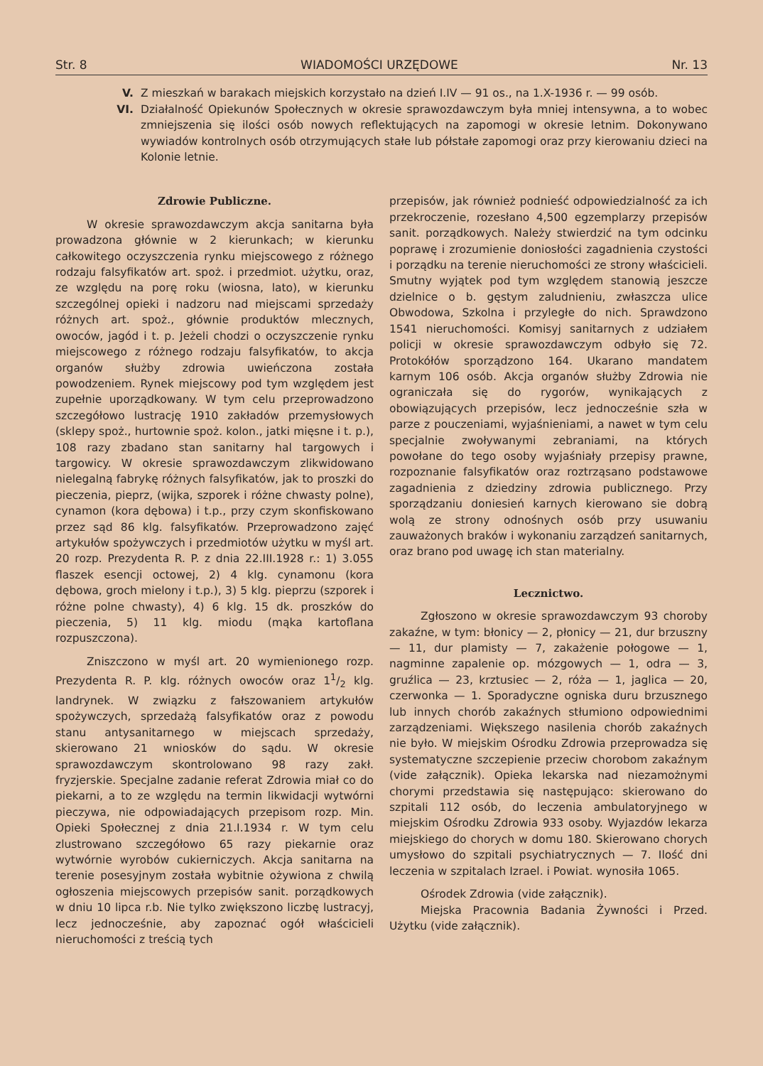Str. 8 WIADOMOŚCI URZĘDOWE Nr. 13
V. Z mieszkań w barakach miejskich korzystało na dzień I.IV — 91 os., na 1.X-1936 r. — 99 osób.
VI. Działalność Opiekunów Społecznych w okresie sprawozdawczym była mniej intensywna, a to wobec zmniejszenia się ilości osób nowych reflektujących na zapomogi w okresie letnim. Dokonywano wywiadów kontrolnych osób otrzymujących stałe lub półstałe zapomogi oraz przy kierowaniu dzieci na Kolonie letnie.
Zdrowie Publiczne.
W okresie sprawozdawczym akcja sanitarna była prowadzona głównie w 2 kierunkach; w kierunku całkowitego oczyszczenia rynku miejscowego z różnego rodzaju falsyfikatów art. spoż. i przedmiot. użytku, oraz, ze względu na porę roku (wiosna, lato), w kierunku szczególnej opieki i nadzoru nad miejscami sprzedaży różnych art. spoż., głównie produktów mlecznych, owoców, jagód i t. p. Jeżeli chodzi o oczyszczenie rynku miejscowego z różnego rodzaju falsyfikatów, to akcja organów służby zdrowia uwieńczona została powodzeniem. Rynek miejscowy pod tym względem jest zupełnie uporządkowany. W tym celu przeprowadzono szczegółowo lustrację 1910 zakładów przemysłowych (sklepy spoż., hurtownie spoż. kolon., jatki mięsne i t. p.), 108 razy zbadano stan sanitarny hal targowych i targowicy. W okresie sprawozdawczym zlikwidowano nielegalną fabrykę różnych falsyfikatów, jak to proszki do pieczenia, pieprz, (wijka, szporek i różne chwasty polne), cynamon (kora dębowa) i t.p., przy czym skonfiskowano przez sąd 86 klg. falsyfikatów. Przeprowadzono zajęć artykułów spożywczych i przedmiotów użytku w myśl art. 20 rozp. Prezydenta R. P. z dnia 22.III.1928 r.: 1) 3.055 flaszek esencji octowej, 2) 4 klg. cynamonu (kora dębowa, groch mielony i t.p.), 3) 5 klg. pieprzu (szporek i różne polne chwasty), 4) 6 klg. 15 dk. proszków do pieczenia, 5) 11 klg. miodu (mąka kartoflana rozpuszczona).
Zniszczono w myśl art. 20 wymienionego rozp. Prezydenta R. P. klg. różnych owoców oraz 11/2 klg. landrynek. W związku z fałszowaniem artykułów spożywczych, sprzedażą falsyfikatów oraz z powodu stanu antysanitarnego w miejscach sprzedaży, skierowano 21 wniosków do sądu. W okresie sprawozdawczym skontrolowano 98 razy zakł. fryzjerskie. Specjalne zadanie referat Zdrowia miał co do piekarni, a to ze względu na termin likwidacji wytwórni pieczywa, nie odpowiadających przepisom rozp. Min. Opieki Społecznej z dnia 21.I.1934 r. W tym celu zlustrowano szczegółowo 65 razy piekarnie oraz wytwórnie wyrobów cukierniczych. Akcja sanitarna na terenie posesyjnym została wybitnie ożywiona z chwilą ogłoszenia miejscowych przepisów sanit. porządkowych w dniu 10 lipca r.b. Nie tylko zwiększono liczbę lustracyj, lecz jednocześnie, aby zapoznać ogół właścicieli nieruchomości z treścią tych
przepisów, jak również podnieść odpowiedzialność za ich przekroczenie, rozesłano 4,500 egzemplarzy przepisów sanit. porządkowych. Należy stwierdzić na tym odcinku poprawę i zrozumienie doniosłości zagadnienia czystości i porządku na terenie nieruchomości ze strony właścicieli. Smutny wyjątek pod tym względem stanowią jeszcze dzielnice o b. gęstym zaludnieniu, zwłaszcza ulice Obwodowa, Szkolna i przyległe do nich. Sprawdzono 1541 nieruchomości. Komisyj sanitarnych z udziałem policji w okresie sprawozdawczym odbyło się 72. Protokółów sporządzono 164. Ukarano mandatem karnym 106 osób. Akcja organów służby Zdrowia nie ograniczała się do rygorów, wynikających z obowiązujących przepisów, lecz jednocześnie szła w parze z pouczeniami, wyjaśnieniami, a nawet w tym celu specjalnie zwoływanymi zebraniami, na których powołane do tego osoby wyjaśniały przepisy prawne, rozpoznanie falsyfikatów oraz roztrząsano podstawowe zagadnienia z dziedziny zdrowia publicznego. Przy sporządzaniu doniesień karnych kierowano sie dobrą wolą ze strony odnośnych osób przy usuwaniu zauważonych braków i wykonaniu zarządzeń sanitarnych, oraz brano pod uwagę ich stan materialny.
Lecznictwo.
Zgłoszono w okresie sprawozdawczym 93 choroby zakaźne, w tym: błonicy — 2, płonicy — 21, dur brzuszny — 11, dur plamisty — 7, zakażenie połogowe — 1, nagminne zapalenie op. mózgowych — 1, odra — 3, gruźlica — 23, krztusiec — 2, róża — 1, jaglica — 20, czerwonka — 1. Sporadyczne ogniska duru brzusznego lub innych chorób zakaźnych stłumiono odpowiednimi zarządzeniami. Większego nasilenia chorób zakaźnych nie było. W miejskim Ośrodku Zdrowia przeprowadza się systematyczne szczepienie przeciw chorobom zakaźnym (vide załącznik). Opieka lekarska nad niezamożnymi chorymi przedstawia się następująco: skierowano do szpitali 112 osób, do leczenia ambulatoryjnego w miejskim Ośrodku Zdrowia 933 osoby. Wyjazdów lekarza miejskiego do chorych w domu 180. Skierowano chorych umysłowo do szpitali psychiatrycznych — 7. Ilość dni leczenia w szpitalach Izrael. i Powiat. wynosiła 1065.
Ośrodek Zdrowia (vide załącznik).
Miejska Pracownia Badania Żywności i Przed. Użytku (vide załącznik).